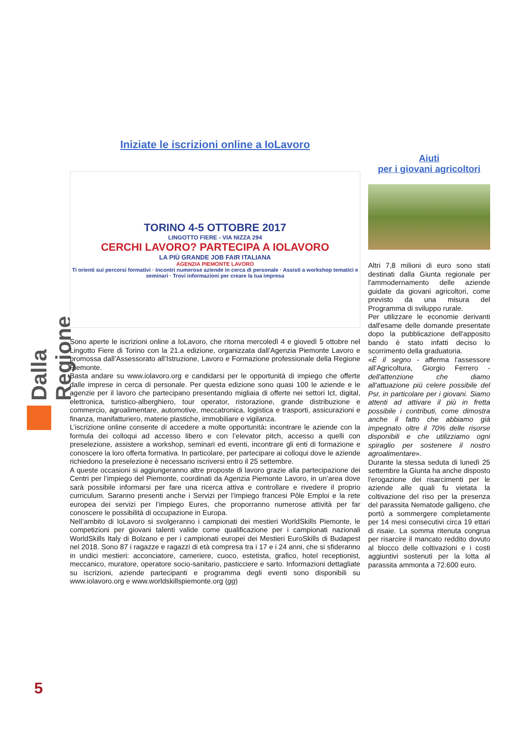Dalla Regione
Iniziate le iscrizioni online a IoLavoro
TORINO 4-5 OTTOBRE 2017
LINGOTTO FIERE - VIA NIZZA 294
CERCHI LAVORO? PARTECIPA A IOLAVORO
LA PIÙ GRANDE JOB FAIR ITALIANA
AGENZIA PIEMONTE LAVORO
Ti orienti sui percorsi formativi · Incontri numerose aziende in cerca di personale · Assisti a workshop tematici e seminari · Trovi informazioni per creare la tua impresa
Sono aperte le iscrizioni online a IoLavoro, che ritorna mercoledì 4 e giovedì 5 ottobre nel Lingotto Fiere di Torino con la 21.a edizione, organizzata dall’Agenzia Piemonte Lavoro e promossa dall’Assessorato all’Istruzione, Lavoro e Formazione professionale della Regione Piemonte.
Basta andare su www.iolavoro.org e candidarsi per le opportunità di impiego che offerte dalle imprese in cerca di personale. Per questa edizione sono quasi 100 le aziende e le agenzie per il lavoro che partecipano presentando migliaia di offerte nei settori Ict, digital, elettronica, turistico-alberghiero, tour operator, ristorazione, grande distribuzione e commercio, agroalimentare, automotive, meccatronica, logistica e trasporti, assicurazioni e finanza, manifatturiero, materie plastiche, immobiliare e vigilanza.
L’iscrizione online consente di accedere a molte opportunità: incontrare le aziende con la formula dei colloqui ad accesso libero e con l’elevator pitch, accesso a quelli con preselezione, assistere a workshop, seminari ed eventi, incontrare gli enti di formazione e conoscere la loro offerta formativa. In particolare, per partecipare ai colloqui dove le aziende richiedono la preselezione è necessario iscriversi entro il 25 settembre.
A queste occasioni si aggiungeranno altre proposte di lavoro grazie alla partecipazione dei Centri per l’impiego del Piemonte, coordinati da Agenzia Piemonte Lavoro, in un’area dove sarà possibile informarsi per fare una ricerca attiva e controllare e rivedere il proprio curriculum. Saranno presenti anche i Servizi per l’impiego francesi Pôle Emploi e la rete europea dei servizi per l’impiego Eures, che proporranno numerose attività per far conoscere le possibilità di occupazione in Europa.
Nell’ambito di IoLavoro si svolgeranno i campionati dei mestieri WorldSkills Piemonte, le competizioni per giovani talenti valide come qualificazione per i campionati nazionali WorldSkills Italy di Bolzano e per i campionati europei dei Mestieri EuroSkills di Budapest nel 2018. Sono 87 i ragazze e ragazzi di età compresa tra i 17 e i 24 anni, che si sfideranno in undici mestieri: acconciatore, cameriere, cuoco, estetista, grafico, hotel receptionist, meccanico, muratore, operatore socio-sanitario, pasticciere e sarto. Informazioni dettagliate su iscrizioni, aziende partecipanti e programma degli eventi sono disponibili su www.iolavoro.org e www.worldskillspiemonte.org (gg)
Aiuti
per i giovani agricoltori
Altri 7,8 milioni di euro sono stati destinati dalla Giunta regionale per l'ammodernamento delle aziende guidate da giovani agricoltori, come previsto da una misura del Programma di sviluppo rurale.
Per utilizzare le economie derivanti dall'esame delle domande presentate dopo la pubblicazione dell'apposito bando è stato infatti deciso lo scorrimento della graduatoria.
«È il segno - afferma l'assessore all'Agricoltura, Giorgio Ferrero - dell'attenzione che diamo all'attuazione più celere possibile del Psr, in particolare per i giovani. Siamo attenti ad attivare il più in fretta possibile i contributi, come dimostra anche il fatto che abbiamo già impegnato oltre il 70% delle risorse disponibili e che utilizziamo ogni spiraglio per sostenere il nostro agroalimentare».
Durante la stessa seduta di lunedì 25 settembre la Giunta ha anche disposto l'erogazione dei risarcimenti per le aziende alle quali fu vietata la coltivazione del riso per la presenza del parassita Nematode galligeno, che portò a sommergere completamente per 14 mesi consecutivi circa 19 ettari di risaie. La somma ritenuta congrua per risarcire il mancato reddito dovuto al blocco delle coltivazioni e i costi aggiuntivi sostenuti per la lotta al parassita ammonta a 72.600 euro.
5